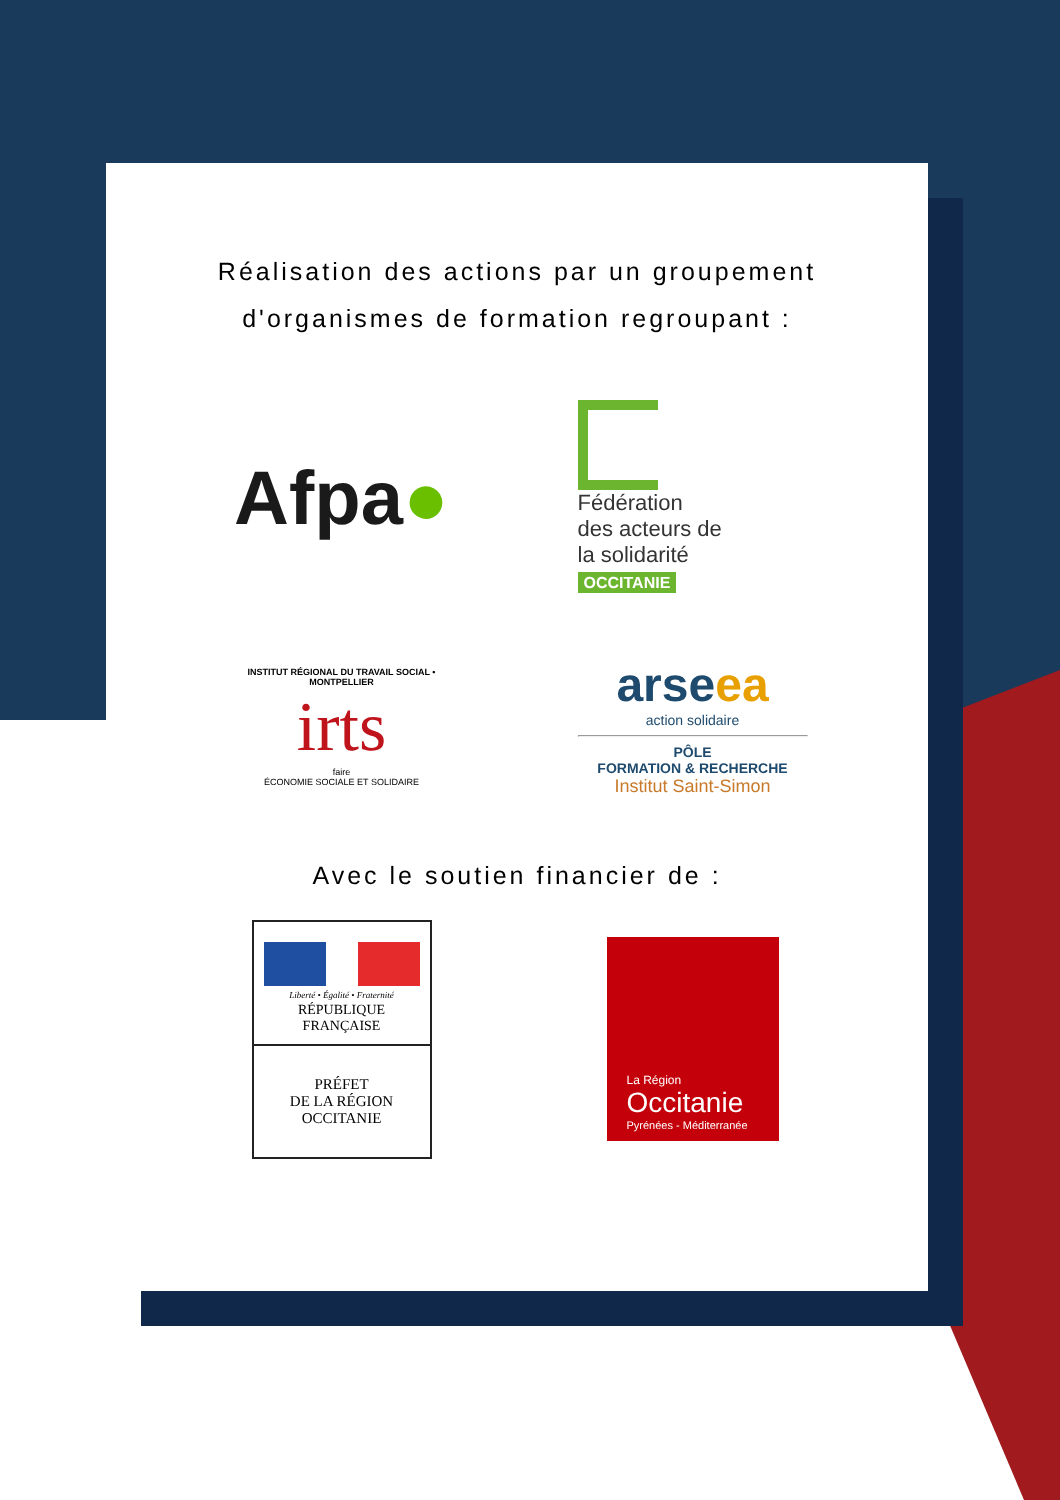Réalisation des actions par un groupement d'organismes de formation regroupant :
Afpa●
Fédération
des acteurs de
la solidarité
OCCITANIE
INSTITUT RÉGIONAL DU TRAVAIL SOCIAL • MONTPELLIER
irts
faire
ÉCONOMIE SOCIALE ET SOLIDAIRE
arseea
action solidaire
PÔLE
FORMATION & RECHERCHE
Institut Saint-Simon
Avec le soutien financier de :
Liberté • Égalité • Fraternité
RÉPUBLIQUE FRANÇAISE
PRÉFET
DE LA RÉGION
OCCITANIE
La Région
Occitanie
Pyrénées - Méditerranée